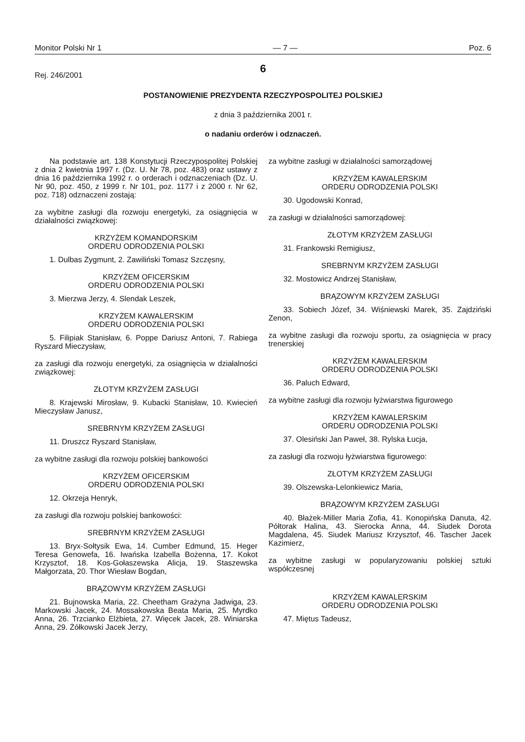Monitor Polski Nr 1 — 7 — Poz. 6
6
Rej. 246/2001
POSTANOWIENIE PREZYDENTA RZECZYPOSPOLITEJ POLSKIEJ
z dnia 3 października 2001 r.
o nadaniu orderów i odznaczeń.
Na podstawie art. 138 Konstytucji Rzeczypospolitej Polskiej z dnia 2 kwietnia 1997 r. (Dz. U. Nr 78, poz. 483) oraz ustawy z dnia 16 października 1992 r. o orderach i odznaczeniach (Dz. U. Nr 90, poz. 450, z 1999 r. Nr 101, poz. 1177 i z 2000 r. Nr 62, poz. 718) odznaczeni zostają:
za wybitne zasługi dla rozwoju energetyki, za osiągnięcia w działalności związkowej:
KRZYŻEM KOMANDORSKIM
ORDERU ODRODZENIA POLSKI
1. Dulbas Zygmunt, 2. Zawiliński Tomasz Szczęsny,
KRZYŻEM OFICERSKIM
ORDERU ODRODZENIA POLSKI
3. Mierzwa Jerzy, 4. Slendak Leszek,
KRZYŻEM KAWALERSKIM
ORDERU ODRODZENIA POLSKI
5. Filipiak Stanisław, 6. Poppe Dariusz Antoni, 7. Rabiega Ryszard Mieczysław,
za zasługi dla rozwoju energetyki, za osiągnięcia w działalności związkowej:
ZŁOTYM KRZYŻEM ZASŁUGI
8. Krajewski Mirosław, 9. Kubacki Stanisław, 10. Kwiecień Mieczysław Janusz,
SREBRNYM KRZYŻEM ZASŁUGI
11. Druszcz Ryszard Stanisław,
za wybitne zasługi dla rozwoju polskiej bankowości
KRZYŻEM OFICERSKIM
ORDERU ODRODZENIA POLSKI
12. Okrzeja Henryk,
za zasługi dla rozwoju polskiej bankowości:
SREBRNYM KRZYŻEM ZASŁUGI
13. Bryx-Sołtysik Ewa, 14. Cumber Edmund, 15. Heger Teresa Genowefa, 16. Iwańska Izabella Bożenna, 17. Kokot Krzysztof, 18. Kos-Gołaszewska Alicja, 19. Staszewska Małgorzata, 20. Thor Wiesław Bogdan,
BRĄZOWYM KRZYŻEM ZASŁUGI
21. Bujnowska Maria, 22. Cheetham Grażyna Jadwiga, 23. Markowski Jacek, 24. Mossakowska Beata Maria, 25. Myrdko Anna, 26. Trzcianko Elżbieta, 27. Więcek Jacek, 28. Winiarska Anna, 29. Żółkowski Jacek Jerzy,
za wybitne zasługi w działalności samorządowej
KRZYŻEM KAWALERSKIM
ORDERU ODRODZENIA POLSKI
30. Ugodowski Konrad,
za zasługi w działalności samorządowej:
ZŁOTYM KRZYŻEM ZASŁUGI
31. Frankowski Remigiusz,
SREBRNYM KRZYŻEM ZASŁUGI
32. Mostowicz Andrzej Stanisław,
BRĄZOWYM KRZYŻEM ZASŁUGI
33. Sobiech Józef, 34. Wiśniewski Marek, 35. Zajdziński Zenon,
za wybitne zasługi dla rozwoju sportu, za osiągnięcia w pracy trenerskiej
KRZYŻEM KAWALERSKIM
ORDERU ODRODZENIA POLSKI
36. Paluch Edward,
za wybitne zasługi dla rozwoju łyżwiarstwa figurowego
KRZYŻEM KAWALERSKIM
ORDERU ODRODZENIA POLSKI
37. Olesiński Jan Paweł, 38. Rylska Łucja,
za zasługi dla rozwoju łyżwiarstwa figurowego:
ZŁOTYM KRZYŻEM ZASŁUGI
39. Olszewska-Lelonkiewicz Maria,
BRĄZOWYM KRZYŻEM ZASŁUGI
40. Błażek-Miller Maria Zofia, 41. Konopińska Danuta, 42. Półtorak Halina, 43. Sierocka Anna, 44. Siudek Dorota Magdalena, 45. Siudek Mariusz Krzysztof, 46. Tascher Jacek Kazimierz,
za wybitne zasługi w popularyzowaniu polskiej sztuki współczesnej
KRZYŻEM KAWALERSKIM
ORDERU ODRODZENIA POLSKI
47. Miętus Tadeusz,